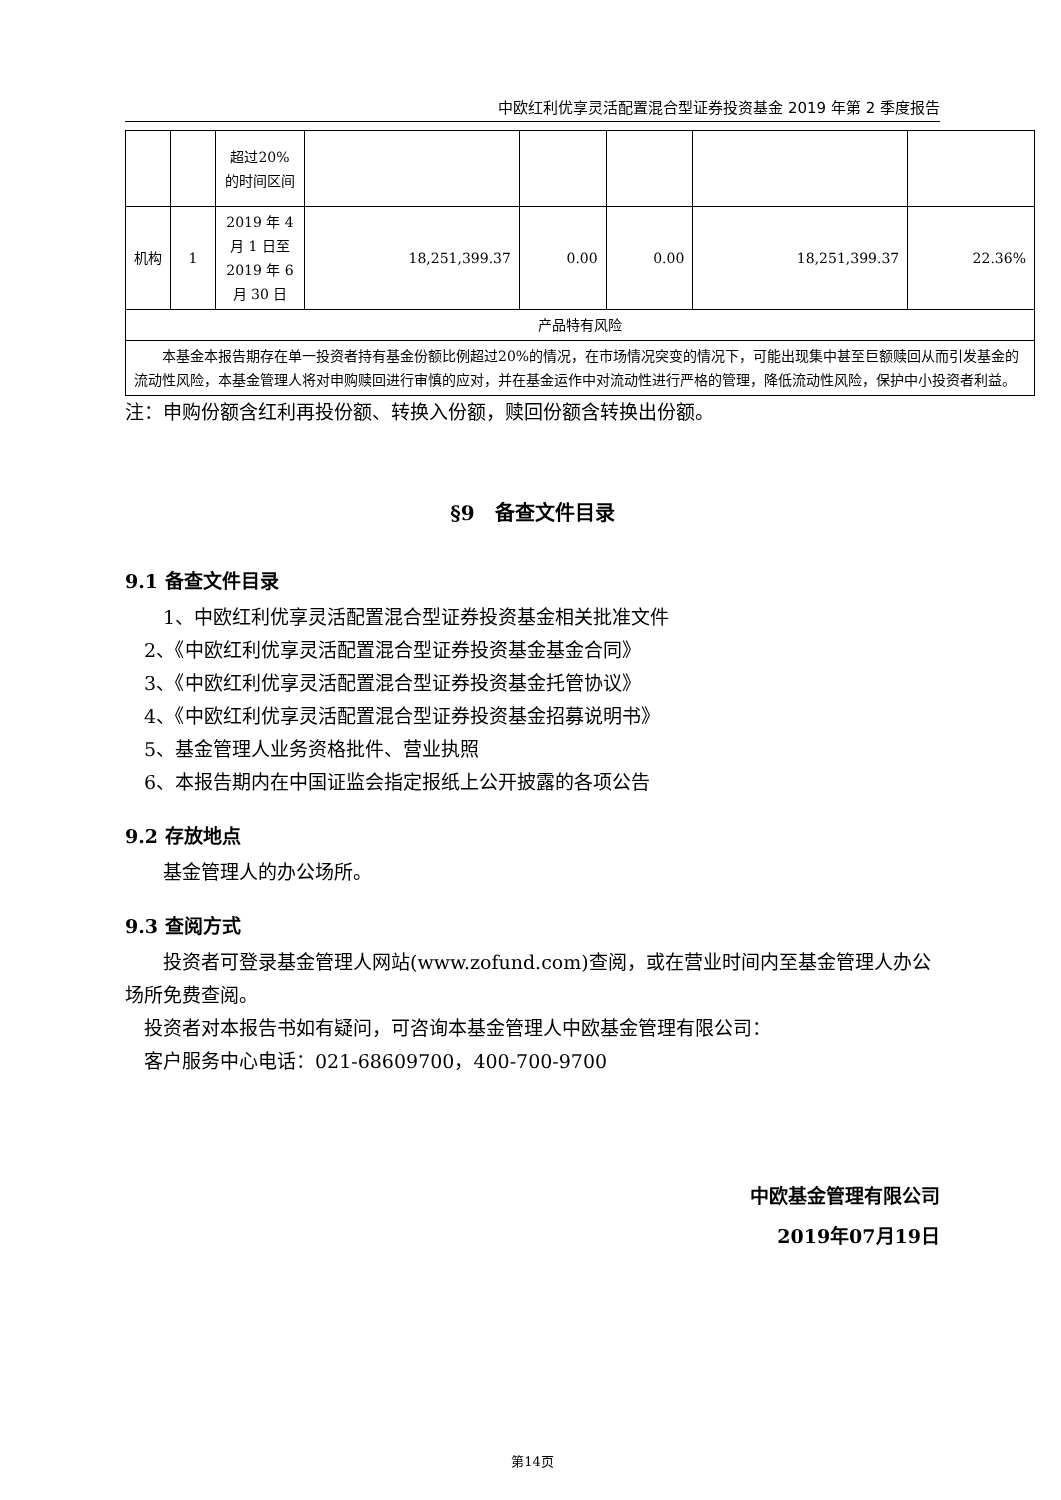中欧红利优享灵活配置混合型证券投资基金 2019 年第 2 季度报告
| | | 超过20%的时间区间 | | | | | |
| 机构 | 1 | 2019 年 4 月 1 日至 2019 年 6 月 30 日 | 18,251,399.37 | 0.00 | 0.00 | 18,251,399.37 | 22.36% |
| 产品特有风险 | | | | | | | |
| 本基金本报告期存在单一投资者持有基金份额比例超过20%的情况，在市场情况突变的情况下，可能出现集中甚至巨额赎回从而引发基金的流动性风险，本基金管理人将对申购赎回进行审慎的应对，并在基金运作中对流动性进行严格的管理，降低流动性风险，保护中小投资者利益。 | | | | | | | |
注：申购份额含红利再投份额、转换入份额，赎回份额含转换出份额。
§9　备查文件目录
9.1 备查文件目录
  1、中欧红利优享灵活配置混合型证券投资基金相关批准文件
 2、《中欧红利优享灵活配置混合型证券投资基金基金合同》
 3、《中欧红利优享灵活配置混合型证券投资基金托管协议》
 4、《中欧红利优享灵活配置混合型证券投资基金招募说明书》
 5、基金管理人业务资格批件、营业执照
 6、本报告期内在中国证监会指定报纸上公开披露的各项公告
9.2 存放地点
  基金管理人的办公场所。
9.3 查阅方式
  投资者可登录基金管理人网站(www.zofund.com)查阅，或在营业时间内至基金管理人办公场所免费查阅。
 投资者对本报告书如有疑问，可咨询本基金管理人中欧基金管理有限公司：
 客户服务中心电话：021-68609700，400-700-9700
中欧基金管理有限公司
2019年07月19日
第14页